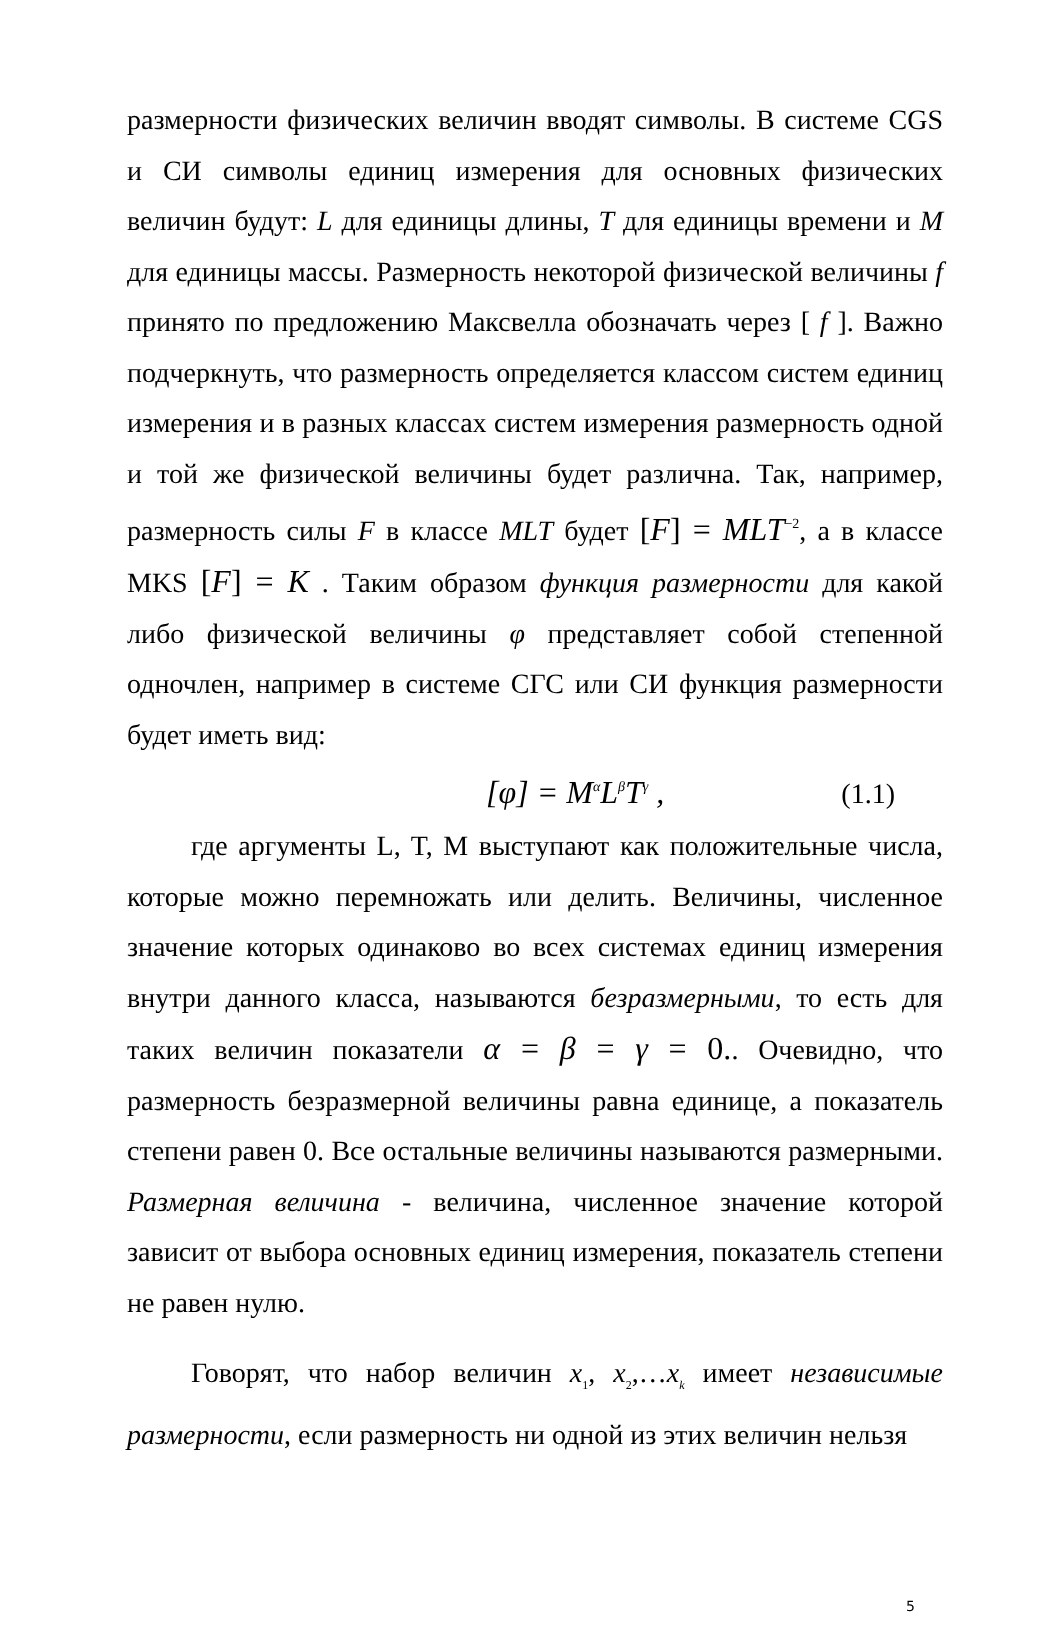размерности физических величин вводят символы. В системе CGS и СИ символы единиц измерения для основных физических величин будут: L для единицы длины, T для единицы времени и M для единицы массы. Размерность некоторой физической величины f принято по предложению Максвелла обозначать через [ f ]. Важно подчеркнуть, что размерность определяется классом систем единиц измерения и в разных классах систем измерения размерность одной и той же физической величины будет различна. Так, например, размерность силы F в классе MLT будет [F] = MLT<sup>−2</sup>, а в классе MKS [F] = K . Таким образом функция размерности для какой либо физической величины φ представляет собой степенной одночлен, например в системе СГС или СИ функция размерности будет иметь вид:
[φ] = M<sup>α</sup>L<sup>β</sup>T<sup>γ</sup> , (1.1)
где аргументы L, T, M выступают как положительные числа, которые можно перемножать или делить. Величины, численное значение которых одинаково во всех системах единиц измерения внутри данного класса, называются безразмерными, то есть для таких величин показатели α = β = γ = 0.. Очевидно, что размерность безразмерной величины равна единице, а показатель степени равен 0. Все остальные величины называются размерными. Размерная величина - величина, численное значение которой зависит от выбора основных единиц измерения, показатель степени не равен нулю.
Говорят, что набор величин x<sub>1</sub>, x<sub>2</sub>,…x<sub>k</sub> имеет независимые размерности, если размерность ни одной из этих величин нельзя
5